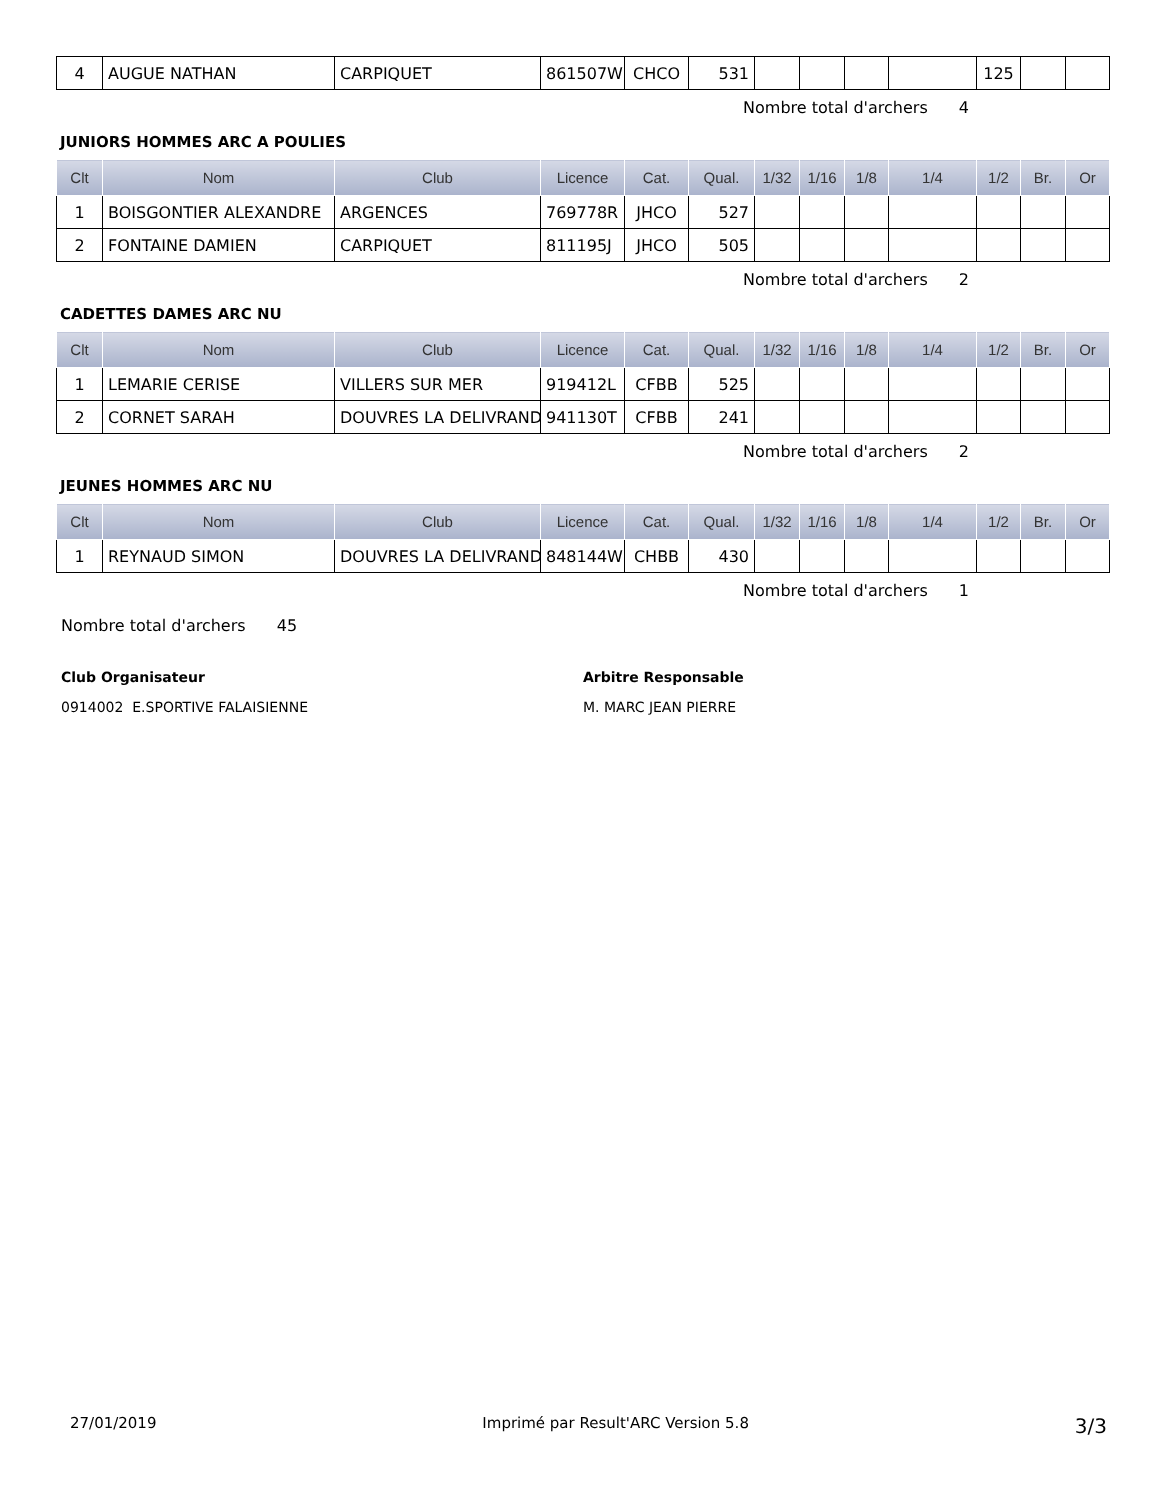| 4 | AUGUE NATHAN | CARPIQUET | 861507W | CHCO | 531 | | | | | 125 | | |
Nombre total d'archers 4
JUNIORS HOMMES ARC A POULIES
| Clt | Nom | Club | Licence | Cat. | Qual. | 1/32 | 1/16 | 1/8 | 1/4 | 1/2 | Br. | Or |
| --- | --- | --- | --- | --- | --- | --- | --- | --- | --- | --- | --- | --- |
| 1 | BOISGONTIER ALEXANDRE | ARGENCES | 769778R | JHCO | 527 | | | | | | | |
| 2 | FONTAINE DAMIEN | CARPIQUET | 811195J | JHCO | 505 | | | | | | | |
Nombre total d'archers 2
CADETTES DAMES ARC NU
| Clt | Nom | Club | Licence | Cat. | Qual. | 1/32 | 1/16 | 1/8 | 1/4 | 1/2 | Br. | Or |
| --- | --- | --- | --- | --- | --- | --- | --- | --- | --- | --- | --- | --- |
| 1 | LEMARIE CERISE | VILLERS SUR MER | 919412L | CFBB | 525 | | | | | | | |
| 2 | CORNET SARAH | DOUVRES LA DELIVRAND | 941130T | CFBB | 241 | | | | | | | |
Nombre total d'archers 2
JEUNES HOMMES ARC NU
| Clt | Nom | Club | Licence | Cat. | Qual. | 1/32 | 1/16 | 1/8 | 1/4 | 1/2 | Br. | Or |
| --- | --- | --- | --- | --- | --- | --- | --- | --- | --- | --- | --- | --- |
| 1 | REYNAUD SIMON | DOUVRES LA DELIVRAND | 848144W | CHBB | 430 | | | | | | | |
Nombre total d'archers 1
Nombre total d'archers 45
Club Organisateur
0914002 E.SPORTIVE FALAISIENNE
Arbitre Responsable
M. MARC JEAN PIERRE
27/01/2019 Imprimé par Result'ARC Version 5.8 3/3